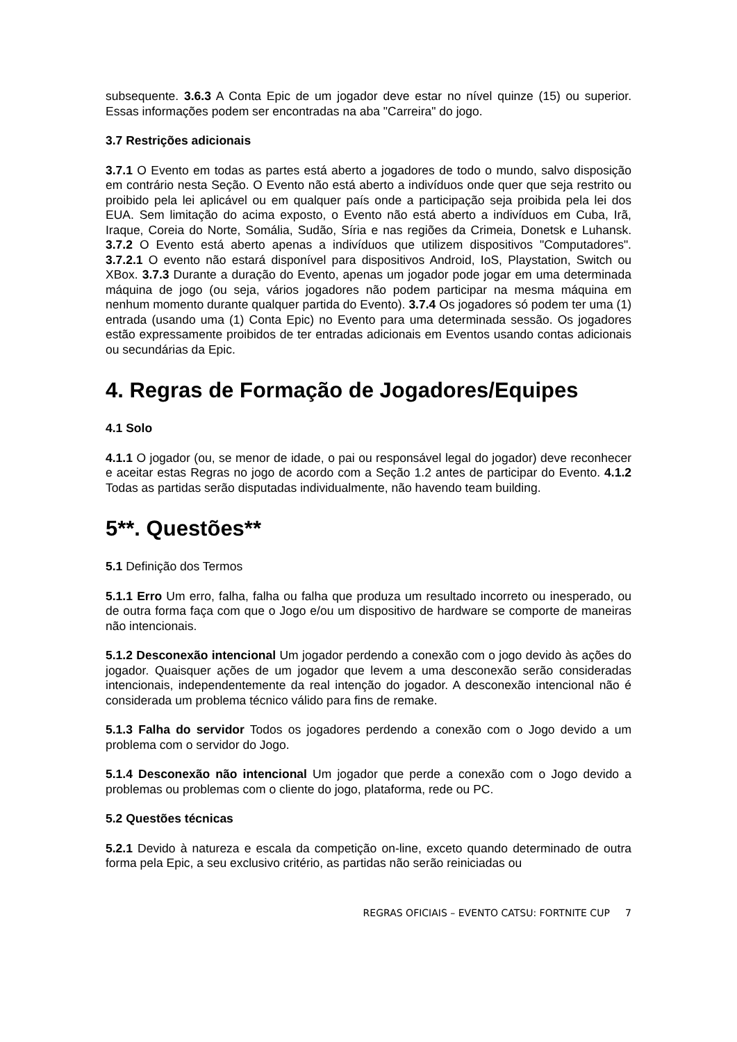subsequente. 3.6.3 A Conta Epic de um jogador deve estar no nível quinze (15) ou superior. Essas informações podem ser encontradas na aba "Carreira" do jogo.
3.7 Restrições adicionais
3.7.1 O Evento em todas as partes está aberto a jogadores de todo o mundo, salvo disposição em contrário nesta Seção. O Evento não está aberto a indivíduos onde quer que seja restrito ou proibido pela lei aplicável ou em qualquer país onde a participação seja proibida pela lei dos EUA. Sem limitação do acima exposto, o Evento não está aberto a indivíduos em Cuba, Irã, Iraque, Coreia do Norte, Somália, Sudão, Síria e nas regiões da Crimeia, Donetsk e Luhansk. 3.7.2 O Evento está aberto apenas a indivíduos que utilizem dispositivos "Computadores". 3.7.2.1 O evento não estará disponível para dispositivos Android, IoS, Playstation, Switch ou XBox. 3.7.3 Durante a duração do Evento, apenas um jogador pode jogar em uma determinada máquina de jogo (ou seja, vários jogadores não podem participar na mesma máquina em nenhum momento durante qualquer partida do Evento). 3.7.4 Os jogadores só podem ter uma (1) entrada (usando uma (1) Conta Epic) no Evento para uma determinada sessão. Os jogadores estão expressamente proibidos de ter entradas adicionais em Eventos usando contas adicionais ou secundárias da Epic.
4. Regras de Formação de Jogadores/Equipes
4.1 Solo
4.1.1 O jogador (ou, se menor de idade, o pai ou responsável legal do jogador) deve reconhecer e aceitar estas Regras no jogo de acordo com a Seção 1.2 antes de participar do Evento. 4.1.2 Todas as partidas serão disputadas individualmente, não havendo team building.
5**. Questões**
5.1 Definição dos Termos
5.1.1 Erro Um erro, falha, falha ou falha que produza um resultado incorreto ou inesperado, ou de outra forma faça com que o Jogo e/ou um dispositivo de hardware se comporte de maneiras não intencionais.
5.1.2 Desconexão intencional Um jogador perdendo a conexão com o jogo devido às ações do jogador. Quaisquer ações de um jogador que levem a uma desconexão serão consideradas intencionais, independentemente da real intenção do jogador. A desconexão intencional não é considerada um problema técnico válido para fins de remake.
5.1.3 Falha do servidor Todos os jogadores perdendo a conexão com o Jogo devido a um problema com o servidor do Jogo.
5.1.4 Desconexão não intencional Um jogador que perde a conexão com o Jogo devido a problemas ou problemas com o cliente do jogo, plataforma, rede ou PC.
5.2 Questões técnicas
5.2.1 Devido à natureza e escala da competição on-line, exceto quando determinado de outra forma pela Epic, a seu exclusivo critério, as partidas não serão reiniciadas ou
REGRAS OFICIAIS – EVENTO CATSU: FORTNITE CUP 7